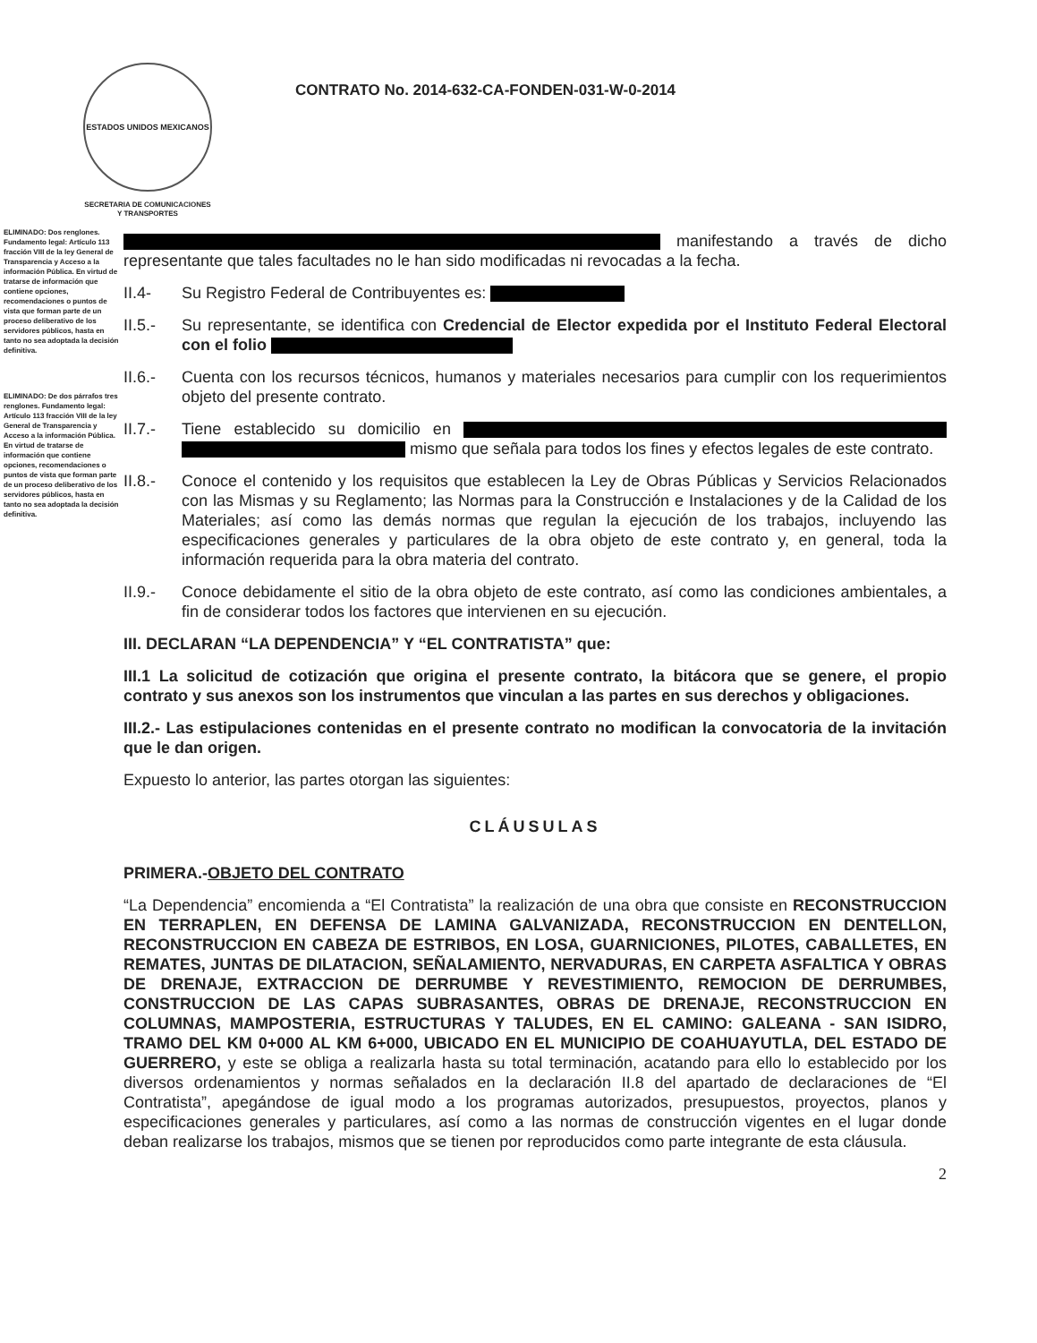ESTADOS UNIDOS MEXICANOS
SECRETARIA DE COMUNICACIONES
Y TRANSPORTES
CONTRATO No. 2014-632-CA-FONDEN-031-W-0-2014
ELIMINADO: Dos renglones. Fundamento legal: Artículo 113 fracción VIII de la ley General de Transparencia y Acceso a la información Pública. En virtud de tratarse de información que contiene opciones, recomendaciones o puntos de vista que forman parte de un proceso deliberativo de los servidores públicos, hasta en tanto no sea adoptada la decisión definitiva.
ELIMINADO: De dos párrafos tres renglones. Fundamento legal: Artículo 113 fracción VIII de la ley General de Transparencia y Acceso a la información Pública. En virtud de tratarse de información que contiene opciones, recomendaciones o puntos de vista que forman parte de un proceso deliberativo de los servidores públicos, hasta en tanto no sea adoptada la decisión definitiva.
manifestando a través de dicho representante que tales facultades no le han sido modificadas ni revocadas a la fecha.
II.4- Su Registro Federal de Contribuyentes es:
II.5.- Su representante, se identifica con Credencial de Elector expedida por el Instituto Federal Electoral con el folio
II.6.- Cuenta con los recursos técnicos, humanos y materiales necesarios para cumplir con los requerimientos objeto del presente contrato.
II.7.- Tiene establecido su domicilio en mismo que señala para todos los fines y efectos legales de este contrato.
II.8.- Conoce el contenido y los requisitos que establecen la Ley de Obras Públicas y Servicios Relacionados con las Mismas y su Reglamento; las Normas para la Construcción e Instalaciones y de la Calidad de los Materiales; así como las demás normas que regulan la ejecución de los trabajos, incluyendo las especificaciones generales y particulares de la obra objeto de este contrato y, en general, toda la información requerida para la obra materia del contrato.
II.9.- Conoce debidamente el sitio de la obra objeto de este contrato, así como las condiciones ambientales, a fin de considerar todos los factores que intervienen en su ejecución.
III. DECLARAN “LA DEPENDENCIA” Y “EL CONTRATISTA” que:
III.1 La solicitud de cotización que origina el presente contrato, la bitácora que se genere, el propio contrato y sus anexos son los instrumentos que vinculan a las partes en sus derechos y obligaciones.
III.2.- Las estipulaciones contenidas en el presente contrato no modifican la convocatoria de la invitación que le dan origen.
Expuesto lo anterior, las partes otorgan las siguientes:
CLÁUSULAS
PRIMERA.-OBJETO DEL CONTRATO
“La Dependencia” encomienda a “El Contratista” la realización de una obra que consiste en RECONSTRUCCION EN TERRAPLEN, EN DEFENSA DE LAMINA GALVANIZADA, RECONSTRUCCION EN DENTELLON, RECONSTRUCCION EN CABEZA DE ESTRIBOS, EN LOSA, GUARNICIONES, PILOTES, CABALLETES, EN REMATES, JUNTAS DE DILATACION, SEÑALAMIENTO, NERVADURAS, EN CARPETA ASFALTICA Y OBRAS DE DRENAJE, EXTRACCION DE DERRUMBE Y REVESTIMIENTO, REMOCION DE DERRUMBES, CONSTRUCCION DE LAS CAPAS SUBRASANTES, OBRAS DE DRENAJE, RECONSTRUCCION EN COLUMNAS, MAMPOSTERIA, ESTRUCTURAS Y TALUDES, EN EL CAMINO: GALEANA - SAN ISIDRO, TRAMO DEL KM 0+000 AL KM 6+000, UBICADO EN EL MUNICIPIO DE COAHUAYUTLA, DEL ESTADO DE GUERRERO, y este se obliga a realizarla hasta su total terminación, acatando para ello lo establecido por los diversos ordenamientos y normas señalados en la declaración II.8 del apartado de declaraciones de “El Contratista”, apegándose de igual modo a los programas autorizados, presupuestos, proyectos, planos y especificaciones generales y particulares, así como a las normas de construcción vigentes en el lugar donde deban realizarse los trabajos, mismos que se tienen por reproducidos como parte integrante de esta cláusula.
2